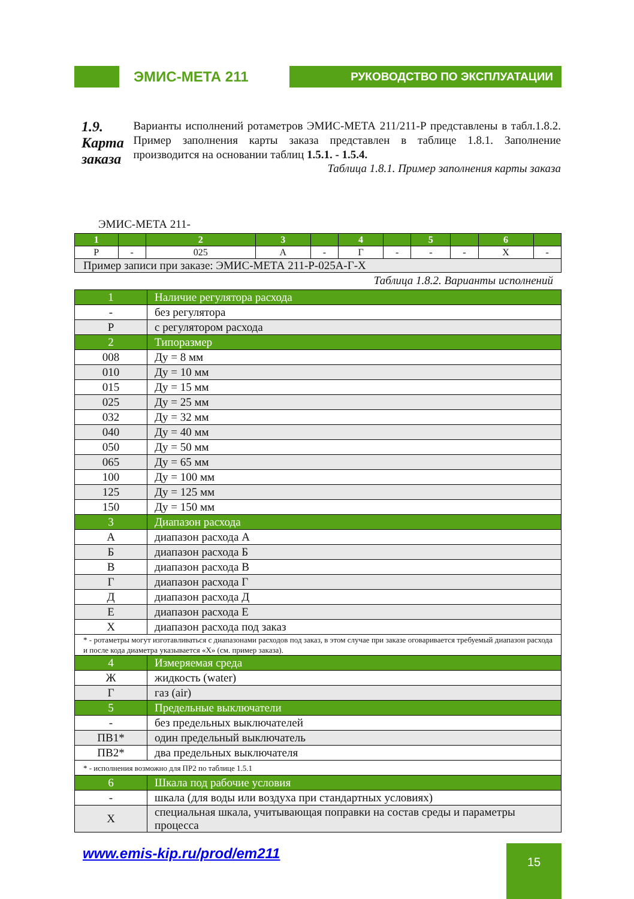ЭМИС-МЕТА 211
РУКОВОДСТВО ПО ЭКСПЛУАТАЦИИ
1.9. Карта заказа
Варианты исполнений ротаметров ЭМИС-МЕТА 211/211-Р представлены в табл.1.8.2. Пример заполнения карты заказа представлен в таблице 1.8.1. Заполнение производится на основании таблиц 1.5.1. - 1.5.4.
Таблица 1.8.1. Пример заполнения карты заказа
ЭМИС-МЕТА 211-
| 1 | | 2 | 3 | | 4 | | 5 | | 6 | |
| Р | - | 025 | А | - | Г | - | - | - | Х | - |
| Пример записи при заказе: ЭМИС-МЕТА 211-Р-025А-Г-Х | | | | | | | | | | |
Таблица 1.8.2. Варианты исполнений
| 1 | Наличие регулятора расхода |
| - | без регулятора |
| Р | с регулятором расхода |
| 2 | Типоразмер |
| 008 | Ду = 8 мм |
| 010 | Ду = 10 мм |
| 015 | Ду = 15 мм |
| 025 | Ду = 25 мм |
| 032 | Ду = 32 мм |
| 040 | Ду = 40 мм |
| 050 | Ду = 50 мм |
| 065 | Ду = 65 мм |
| 100 | Ду = 100 мм |
| 125 | Ду = 125 мм |
| 150 | Ду = 150 мм |
| 3 | Диапазон расхода |
| А | диапазон расхода А |
| Б | диапазон расхода Б |
| В | диапазон расхода В |
| Г | диапазон расхода Г |
| Д | диапазон расхода Д |
| Е | диапазон расхода Е |
| Х | диапазон расхода под заказ |
| * - ротаметры могут изготавливаться с диапазонами расходов под заказ, в этом случае при заказе оговаривается требуемый диапазон расхода и после кода диаметра указывается «Х» (см. пример заказа). | |
| 4 | Измеряемая среда |
| Ж | жидкость (water) |
| Г | газ (air) |
| 5 | Предельные выключатели |
| - | без предельных выключателей |
| ПВ1* | один предельный выключатель |
| ПВ2* | два предельных выключателя |
| * - исполнения возможно для ПР2 по таблице 1.5.1 | |
| 6 | Шкала под рабочие условия |
| - | шкала (для воды или воздуха при стандартных условиях) |
| Х | специальная шкала, учитывающая поправки на состав среды и параметры процесса |
www.emis-kip.ru/prod/em211 15